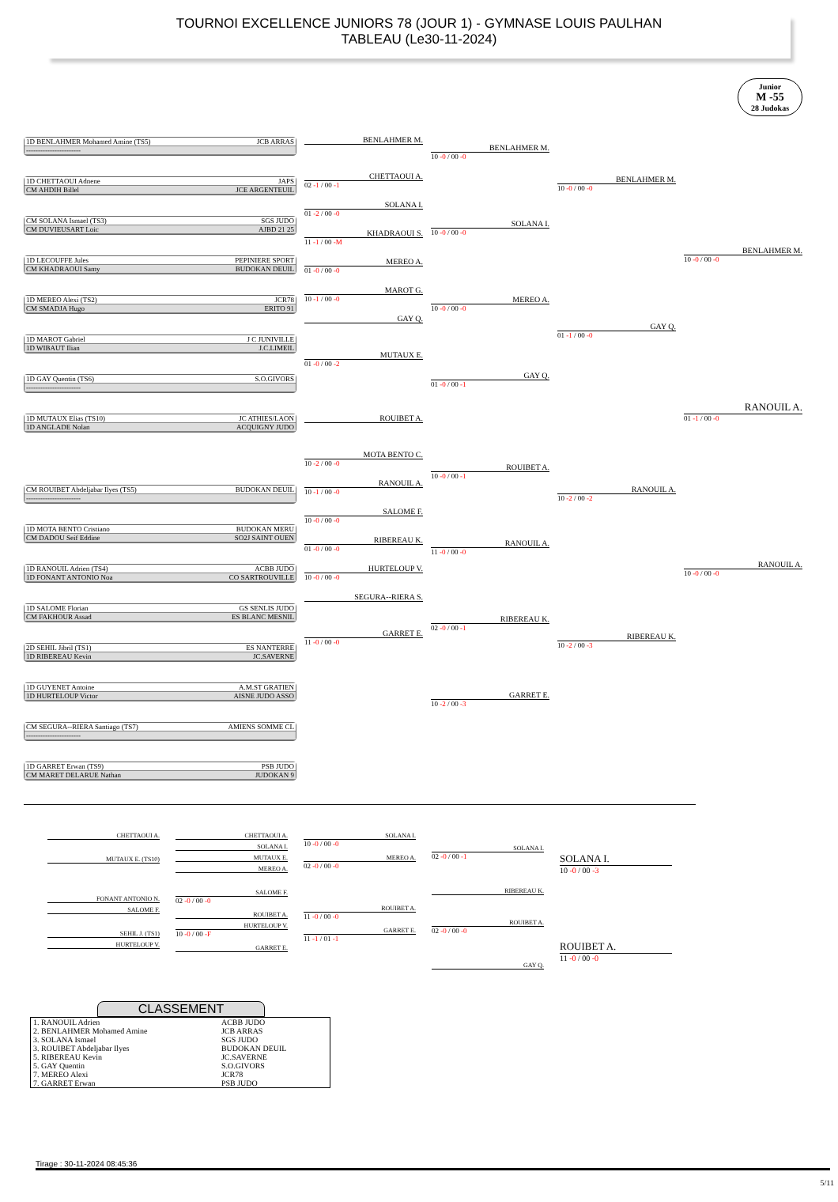TOURNOI EXCELLENCE JUNIORS 78 (JOUR 1) - GYMNASE LOUIS PAULHAN
TABLEAU (Le30-11-2024)
Junior
M -55
28 Judokas
1D BENLAHMER Mohamed Amine (TS5) JCB ARRAS
-----------------------
1D CHETTAOUI Adnene JAPS
CM AHDIH Billel JCE ARGENTEUIL
CM SOLANA Ismael (TS3) SGS JUDO
CM DUVIEUSART Loic AJBD 21 25
1D LECOUFFE Jules PEPINIERE SPORT
CM KHADRAOUI Samy BUDOKAN DEUIL
1D MEREO Alexi (TS2) JCR78
CM SMADJA Hugo ERITO 91
1D MAROT Gabriel J C JUNIVILLE
1D WIBAUT Ilian J.C.LIMEIL
1D GAY Quentin (TS6) S.O.GIVORS
-----------------------
1D MUTAUX Elias (TS10) JC ATHIES/LAON
1D ANGLADE Nolan ACQUIGNY JUDO
CM ROUIBET Abdeljabar Ilyes (TS5) BUDOKAN DEUIL
-----------------------
1D MOTA BENTO Cristiano BUDOKAN MERU
CM DADOU Seif Eddine SO2J SAINT OUEN
1D RANOUIL Adrien (TS4) ACBB JUDO
1D FONANT ANTONIO Noa CO SARTROUVILLE
1D SALOME Florian GS SENLIS JUDO
CM FAKHOUR Assad ES BLANC MESNIL
2D SEHIL Jibril (TS1) ES NANTERRE
1D RIBEREAU Kevin JC.SAVERNE
1D GUYENET Antoine A.M.ST GRATIEN
1D HURTELOUP Victor AISNE JUDO ASSO
CM SEGURA--RIERA Santiago (TS7) AMIENS SOMME CL
-----------------------
1D GARRET Erwan (TS9) PSB JUDO
CM MARET DELARUE Nathan JUDOKAN 9
BENLAHMER M.
CHETTAOUI A.
02 -1 / 00 -1
SOLANA I.
01 -2 / 00 -0
KHADRAOUI S.
11 -1 / 00 -M
MEREO A.
01 -0 / 00 -0
MAROT G.
10 -1 / 00 -0
GAY Q.
MUTAUX E.
01 -0 / 00 -2
ROUIBET A.
MOTA BENTO C.
10 -2 / 00 -0
RANOUIL A.
10 -1 / 00 -0
SALOME F.
10 -0 / 00 -0
RIBEREAU K.
01 -0 / 00 -0
HURTELOUP V.
10 -0 / 00 -0
SEGURA--RIERA S.
GARRET E.
11 -0 / 00 -0
BENLAHMER M.
10 -0 / 00 -0
SOLANA I.
10 -0 / 00 -0
MEREO A.
10 -0 / 00 -0
GAY Q.
01 -0 / 00 -1
ROUIBET A.
10 -0 / 00 -1
RANOUIL A.
11 -0 / 00 -0
RIBEREAU K.
02 -0 / 00 -1
GARRET E.
10 -2 / 00 -3
BENLAHMER M.
10 -0 / 00 -0
GAY Q.
01 -1 / 00 -0
RANOUIL A.
10 -2 / 00 -2
RIBEREAU K.
10 -2 / 00 -3
BENLAHMER M.
10 -0 / 00 -0
RANOUIL A.
01 -1 / 00 -0
RANOUIL A.
10 -0 / 00 -0
CHETTAOUI A.
MUTAUX E. (TS10)
FONANT ANTONIO N.
SALOME F.
SEHIL J. (TS1)
HURTELOUP V.
CHETTAOUI A.
SOLANA I.
MUTAUX E.
MEREO A.
SALOME F.
02 -0 / 00 -0
ROUIBET A.
HURTELOUP V.
10 -0 / 00 -F
GARRET E.
SOLANA I.
10 -0 / 00 -0
MEREO A.
02 -0 / 00 -0
ROUIBET A.
11 -0 / 00 -0
GARRET E.
11 -1 / 01 -1
SOLANA I.
02 -0 / 00 -1
RIBEREAU K.
ROUIBET A.
02 -0 / 00 -0
GAY Q.
SOLANA I.
10 -0 / 00 -3
ROUIBET A.
11 -0 / 00 -0
CLASSEMENT
| 1. RANOUIL Adrien | ACBB JUDO |
| 2. BENLAHMER Mohamed Amine | JCB ARRAS |
| 3. SOLANA Ismael | SGS JUDO |
| 3. ROUIBET Abdeljabar Ilyes | BUDOKAN DEUIL |
| 5. RIBEREAU Kevin | JC.SAVERNE |
| 5. GAY Quentin | S.O.GIVORS |
| 7. MEREO Alexi | JCR78 |
| 7. GARRET Erwan | PSB JUDO |
Tirage : 30-11-2024 08:45:36
5/11